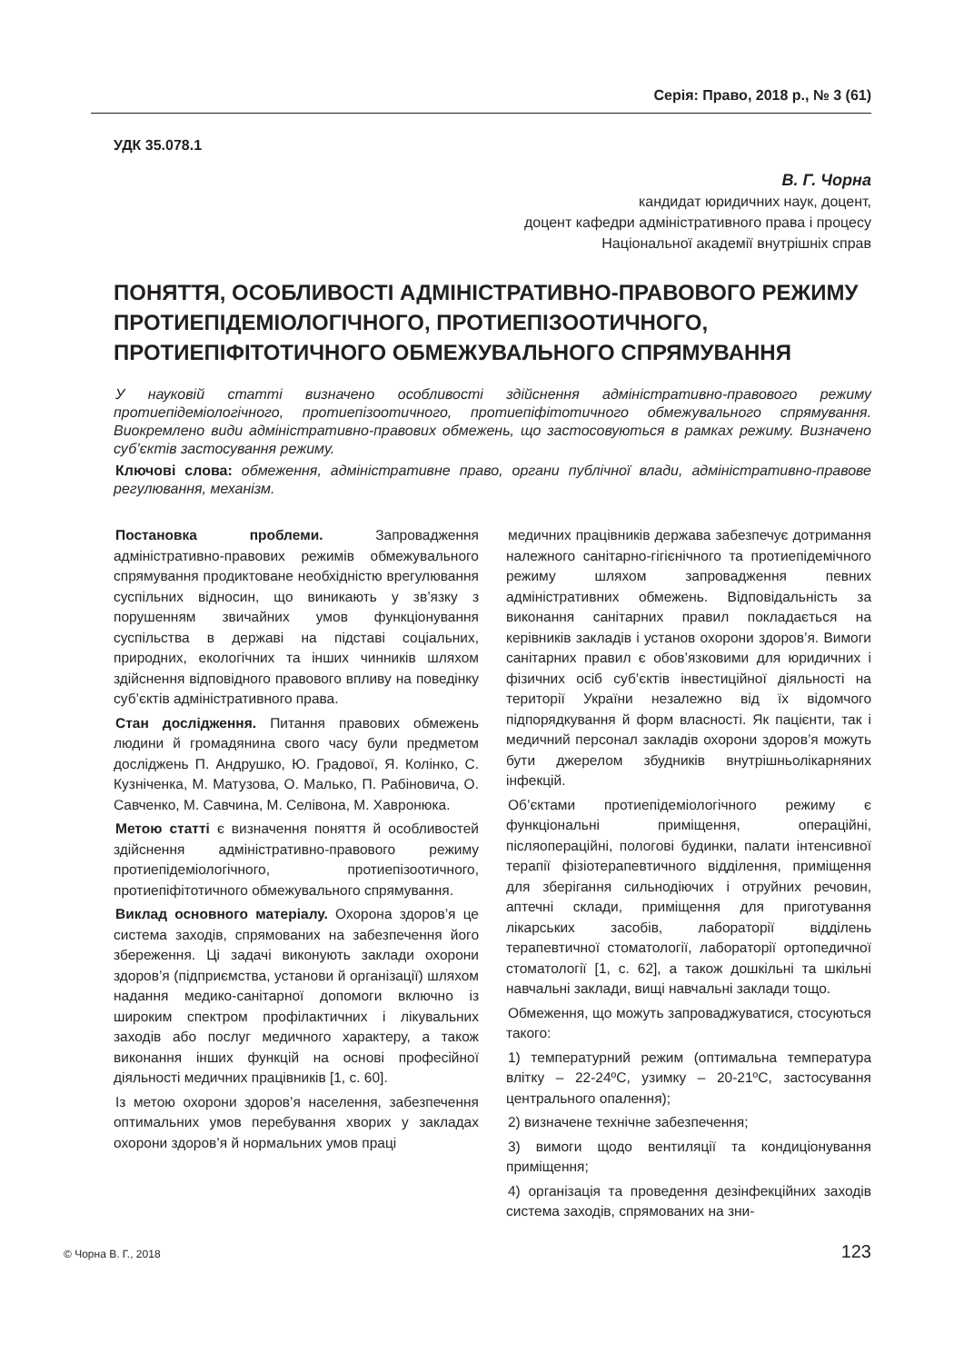Серія: Право, 2018 р., № 3 (61)
УДК 35.078.1
В. Г. Чорна
кандидат юридичних наук, доцент,
доцент кафедри адміністративного права і процесу
Національної академії внутрішніх справ
ПОНЯТТЯ, ОСОБЛИВОСТІ АДМІНІСТРАТИВНО-ПРАВОВОГО РЕЖИМУ ПРОТИЕПІДЕМІОЛОГІЧНОГО, ПРОТИЕПІЗООТИЧНОГО, ПРОТИЕПІФІТОТИЧНОГО ОБМЕЖУВАЛЬНОГО СПРЯМУВАННЯ
У науковій статті визначено особливості здійснення адміністративно-правового режиму протиепідеміологічного, протиепізоотичного, протиепіфітотичного обмежувального спрямування. Виокремлено види адміністративно-правових обмежень, що застосовуються в рамках режиму. Визначено суб’єктів застосування режиму.
Ключові слова: обмеження, адміністративне право, органи публічної влади, адміністративно-правове регулювання, механізм.
Постановка проблеми. Запровадження адміністративно-правових режимів обмежувального спрямування продиктоване необхідністю врегулювання суспільних відносин, що виникають у зв’язку з порушенням звичайних умов функціонування суспільства в державі на підставі соціальних, природних, екологічних та інших чинників шляхом здійснення відповідного правового впливу на поведінку суб’єктів адміністративного права.
Стан дослідження. Питання правових обмежень людини й громадянина свого часу були предметом досліджень П. Андрушко, Ю. Градової, Я. Колінко, С. Кузніченка, М. Матузова, О. Малько, П. Рабіновича, О. Савченко, М. Савчина, М. Селівона, М. Хавронюка.
Метою статті є визначення поняття й особливостей здійснення адміністративно-правового режиму протиепідеміологічного, протиепізоотичного, протиепіфітотичного обмежувального спрямування.
Виклад основного матеріалу. Охорона здоров’я це система заходів, спрямованих на забезпечення його збереження. Ці задачі виконують заклади охорони здоров’я (підприємства, установи й організації) шляхом надання медико-санітарної допомоги включно із широким спектром профілактичних і лікувальних заходів або послуг медичного характеру, а також виконання інших функцій на основі професійної діяльності медичних працівників [1, с. 60].
Із метою охорони здоров’я населення, забезпечення оптимальних умов перебування хворих у закладах охорони здоров’я й нормальних умов праці
медичних працівників держава забезпечує дотримання належного санітарно-гігієнічного та протиепідемічного режиму шляхом запровадження певних адміністративних обмежень. Відповідальність за виконання санітарних правил покладається на керівників закладів і установ охорони здоров’я. Вимоги санітарних правил є обов’язковими для юридичних і фізичних осіб суб’єктів інвестиційної діяльності на території України незалежно від їх відомчого підпорядкування й форм власності. Як пацієнти, так і медичний персонал закладів охорони здоров’я можуть бути джерелом збудників внутрішньолікарняних інфекцій.
Об’єктами протиепідеміологічного режиму є функціональні приміщення, операційні, післяопераційні, пологові будинки, палати інтенсивної терапії фізіотерапевтичного відділення, приміщення для зберігання сильнодіючих і отруйних речовин, аптечні склади, приміщення для приготування лікарських засобів, лабораторії відділень терапевтичної стоматології, лабораторії ортопедичної стоматології [1, с. 62], а також дошкільні та шкільні навчальні заклади, вищі навчальні заклади тощо.
Обмеження, що можуть запроваджуватися, стосуються такого:
1) температурний режим (оптимальна температура влітку – 22-24ºС, узимку – 20-21ºС, застосування центрального опалення);
2) визначене технічне забезпечення;
3) вимоги щодо вентиляції та кондиціонування приміщення;
4) організація та проведення дезінфекційних заходів система заходів, спрямованих на зни-
© Чорна В. Г., 2018 123